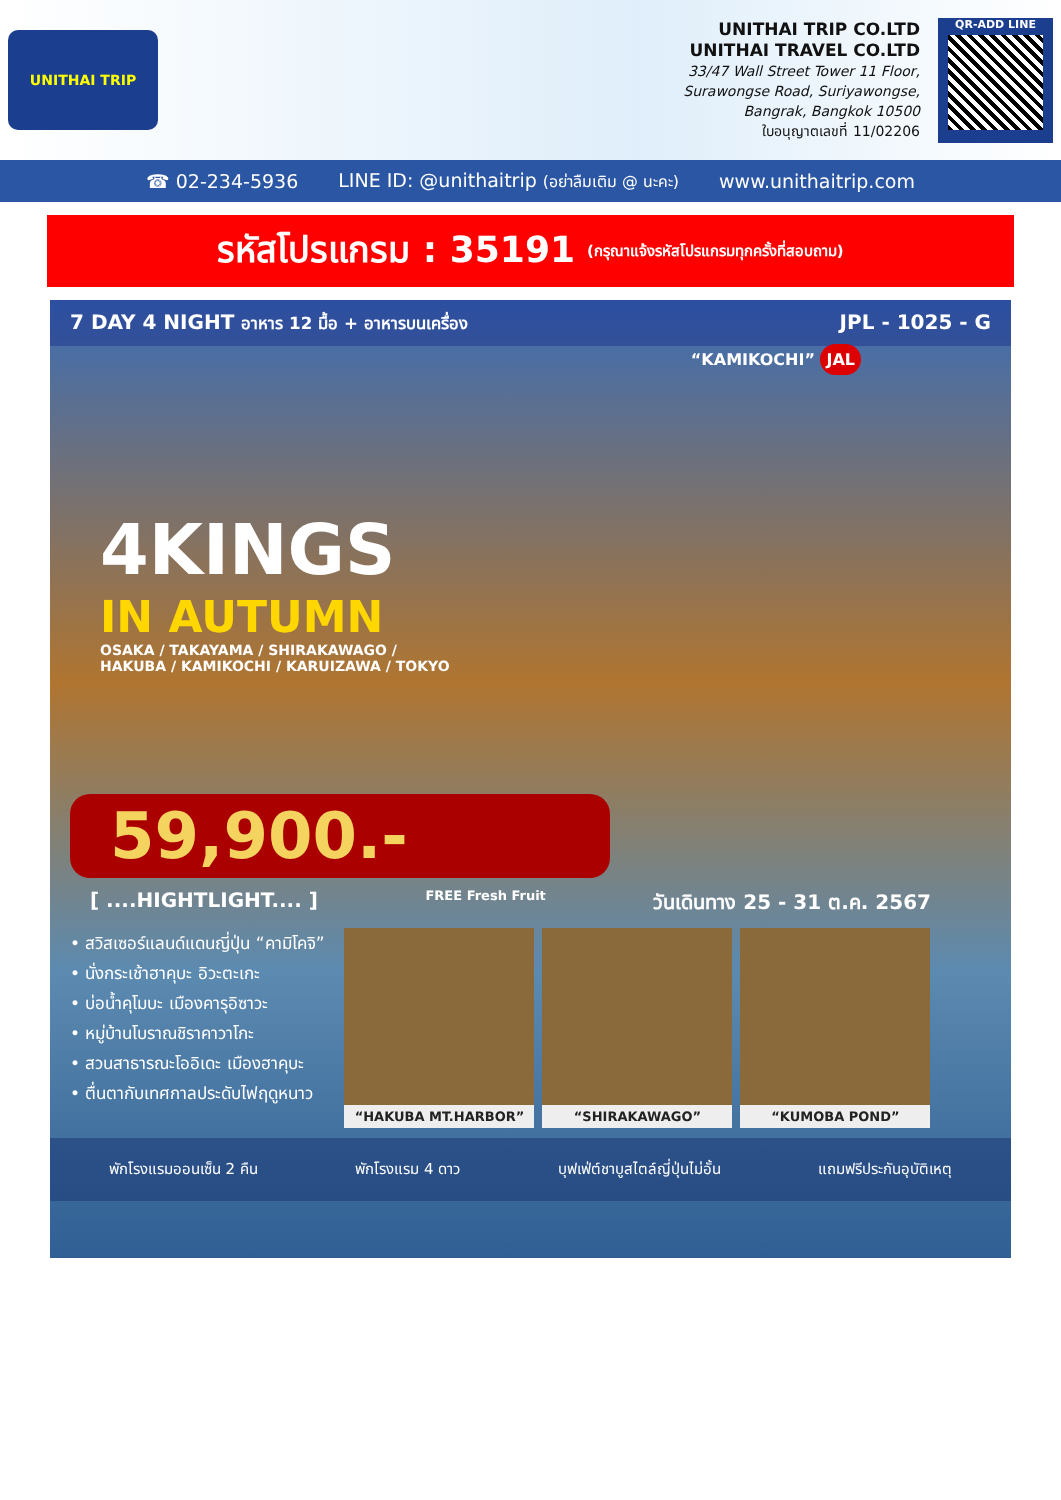UNITHAI TRIP
UNITHAI TRIP CO.LTD
UNITHAI TRAVEL CO.LTD
33/47 Wall Street Tower 11 Floor,
Surawongse Road, Suriyawongse,
Bangrak, Bangkok 10500
ใบอนุญาตเลขที่ 11/02206
QR-ADD LINE
☎ 02-234-5936 LINE ID: @unithaitrip (อย่าลืมเติม @ นะคะ) www.unithaitrip.com
รหัสโปรแกรม : 35191 (กรุณาแจ้งรหัสโปรแกรมทุกครั้งที่สอบถาม)
7 DAY 4 NIGHT อาหาร 12 มื้อ + อาหารบนเครื่อง JPL - 1025 - G
“KAMIKOCHI” JAL
4KINGS
IN AUTUMN
OSAKA / TAKAYAMA / SHIRAKAWAGO /
HAKUBA / KAMIKOCHI / KARUIZAWA / TOKYO
59,900.-
[ ....HIGHTLIGHT.... ] FREE Fresh Fruit วันเดินทาง 25 - 31 ต.ค. 2567
• สวิสเซอร์แลนด์แดนญี่ปุ่น “คามิโคจิ”
• นั่งกระเช้าฮาคุบะ อิวะตะเกะ
• บ่อน้ำคุโมบะ เมืองคารุอิซาวะ
• หมู่บ้านโบราณชิราคาวาโกะ
• สวนสาธารณะโออิเดะ เมืองฮาคุบะ
• ตื่นตากับเทศกาลประดับไฟฤดูหนาว
“HAKUBA MT.HARBOR” “SHIRAKAWAGO” “KUMOBA POND”
พักโรงแรมออนเซ็น 2 คืน พักโรงแรม 4 ดาว บุฟเฟ่ต์ชาบูสไตล์ญี่ปุ่นไม่อั้น แถมฟรีประกันอุบัติเหตุ